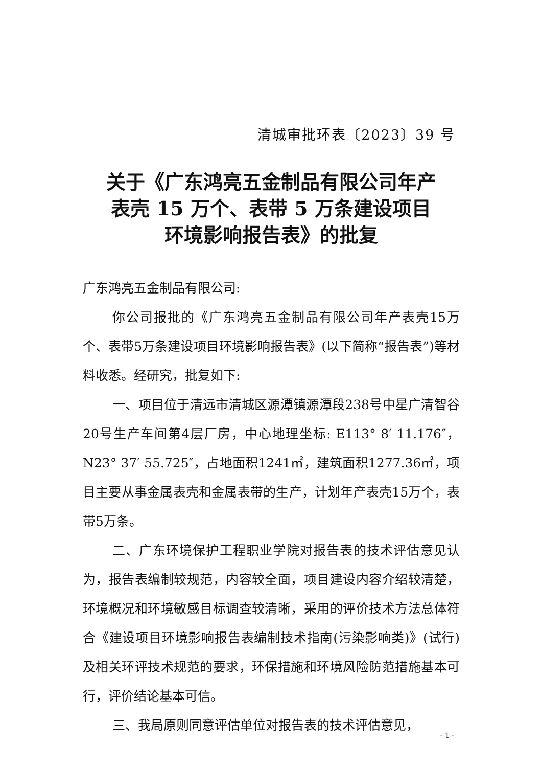清城审批环表〔2023〕39 号
关于《广东鸿亮五金制品有限公司年产
表壳 15 万个、表带 5 万条建设项目
环境影响报告表》的批复
广东鸿亮五金制品有限公司:
你公司报批的《广东鸿亮五金制品有限公司年产表壳15万个、表带5万条建设项目环境影响报告表》(以下简称“报告表”)等材料收悉。经研究，批复如下:
一、项目位于清远市清城区源潭镇源潭段238号中星广清智谷20号生产车间第4层厂房，中心地理坐标: E113° 8′ 11.176″，N23° 37′ 55.725″，占地面积1241㎡，建筑面积1277.36㎡，项目主要从事金属表壳和金属表带的生产，计划年产表壳15万个，表带5万条。
二、广东环境保护工程职业学院对报告表的技术评估意见认为，报告表编制较规范，内容较全面，项目建设内容介绍较清楚，环境概况和环境敏感目标调查较清晰，采用的评价技术方法总体符合《建设项目环境影响报告表编制技术指南(污染影响类)》(试行)及相关环评技术规范的要求，环保措施和环境风险防范措施基本可行，评价结论基本可信。
三、我局原则同意评估单位对报告表的技术评估意见，
- 1 -